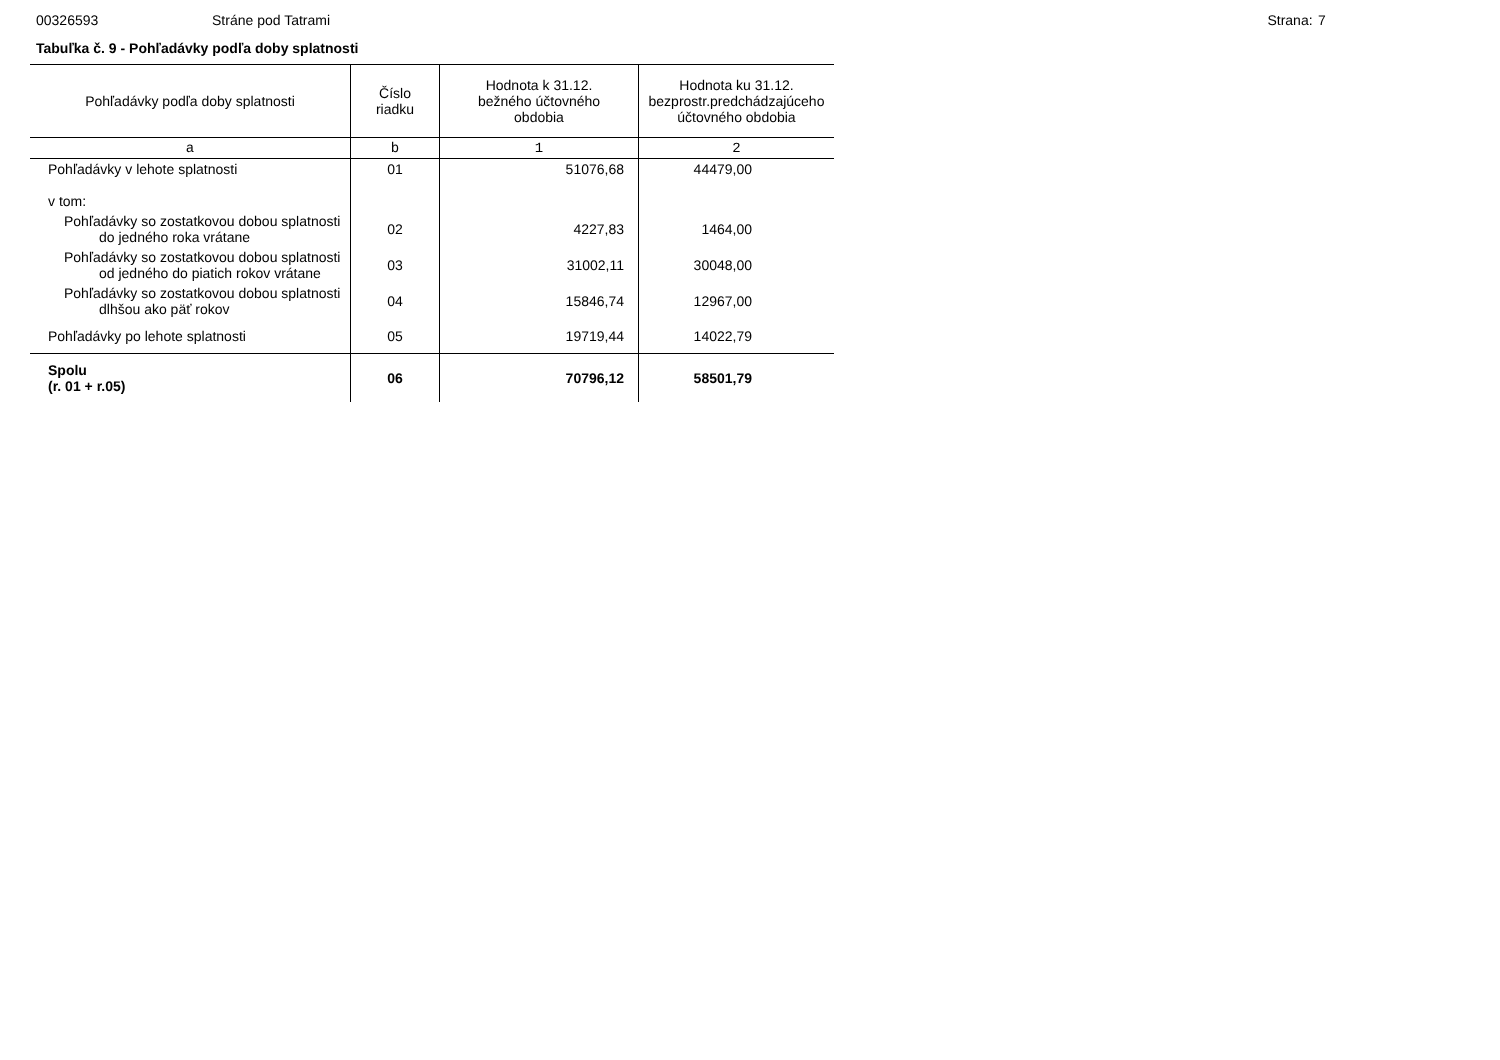00326593 Stráne pod Tatrami Strana: 7
Tabuľka č. 9 - Pohľadávky podľa doby splatnosti
| Pohľadávky podľa doby splatnosti | Číslo riadku | Hodnota k 31.12. bežného účtovného obdobia | Hodnota ku 31.12. bezprostr.predchádzajúceho účtovného obdobia |
| --- | --- | --- | --- |
| a | b | 1 | 2 |
| Pohľadávky v lehote splatnosti | 01 | 51076,68 | 44479,00 |
| v tom: | | | |
| Pohľadávky so zostatkovou dobou splatnosti do jedného roka vrátane | 02 | 4227,83 | 1464,00 |
| Pohľadávky so zostatkovou dobou splatnosti od jedného do piatich rokov vrátane | 03 | 31002,11 | 30048,00 |
| Pohľadávky so zostatkovou dobou splatnosti dlhšou ako päť rokov | 04 | 15846,74 | 12967,00 |
| Pohľadávky po lehote splatnosti | 05 | 19719,44 | 14022,79 |
| Spolu (r. 01 + r.05) | 06 | 70796,12 | 58501,79 |